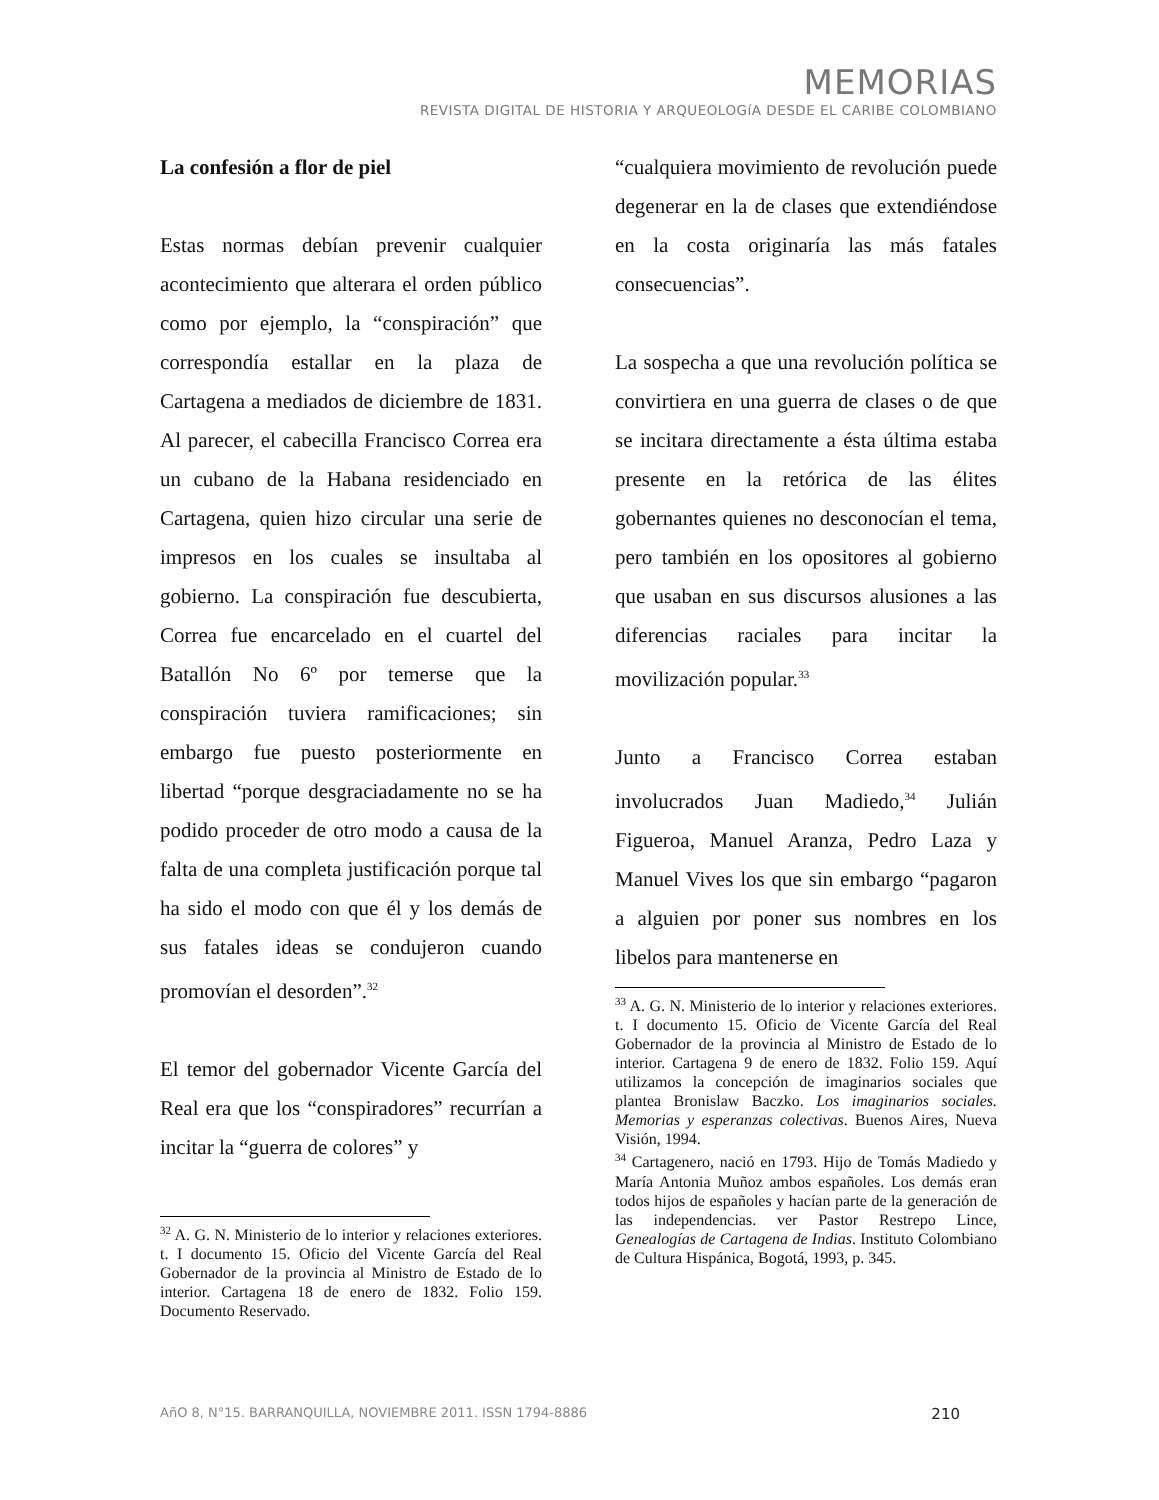MEMORIAS
REVISTA DIGITAL DE HISTORIA Y ARQUEOLOGíA DESDE EL CARIBE COLOMBIANO
La confesión a flor de piel
Estas normas debían prevenir cualquier acontecimiento que alterara el orden público como por ejemplo, la “conspiración” que correspondía estallar en la plaza de Cartagena a mediados de diciembre de 1831. Al parecer, el cabecilla Francisco Correa era un cubano de la Habana residenciado en Cartagena, quien hizo circular una serie de impresos en los cuales se insultaba al gobierno. La conspiración fue descubierta, Correa fue encarcelado en el cuartel del Batallón No 6º por temerse que la conspiración tuviera ramificaciones; sin embargo fue puesto posteriormente en libertad “porque desgraciadamente no se ha podido proceder de otro modo a causa de la falta de una completa justificación porque tal ha sido el modo con que él y los demás de sus fatales ideas se condujeron cuando promovían el desorden”.<sup>32</sup>
El temor del gobernador Vicente García del Real era que los “conspiradores” recurrían a incitar la “guerra de colores” y
<sup>32</sup> A. G. N. Ministerio de lo interior y relaciones exteriores. t. I documento 15. Oficio del Vicente García del Real Gobernador de la provincia al Ministro de Estado de lo interior. Cartagena 18 de enero de 1832. Folio 159. Documento Reservado.
“cualquiera movimiento de revolución puede degenerar en la de clases que extendiéndose en la costa originaría las más fatales consecuencias”.
La sospecha a que una revolución política se convirtiera en una guerra de clases o de que se incitara directamente a ésta última estaba presente en la retórica de las élites gobernantes quienes no desconocían el tema, pero también en los opositores al gobierno que usaban en sus discursos alusiones a las diferencias raciales para incitar la movilización popular.<sup>33</sup>
Junto a Francisco Correa estaban involucrados Juan Madiedo,<sup>34</sup> Julián Figueroa, Manuel Aranza, Pedro Laza y Manuel Vives los que sin embargo “pagaron a alguien por poner sus nombres en los libelos para mantenerse en
<sup>33</sup> A. G. N. Ministerio de lo interior y relaciones exteriores. t. I documento 15. Oficio de Vicente García del Real Gobernador de la provincia al Ministro de Estado de lo interior. Cartagena 9 de enero de 1832. Folio 159. Aquí utilizamos la concepción de imaginarios sociales que plantea Bronislaw Baczko. Los imaginarios sociales. Memorias y esperanzas colectivas. Buenos Aires, Nueva Visión, 1994.
<sup>34</sup> Cartagenero, nació en 1793. Hijo de Tomás Madiedo y María Antonia Muñoz ambos españoles. Los demás eran todos hijos de españoles y hacían parte de la generación de las independencias. ver Pastor Restrepo Lince, Genealogías de Cartagena de Indias. Instituto Colombiano de Cultura Hispánica, Bogotá, 1993, p. 345.
AñO 8, N°15. BARRANQUILLA, NOVIEMBRE 2011. ISSN 1794-8886 210